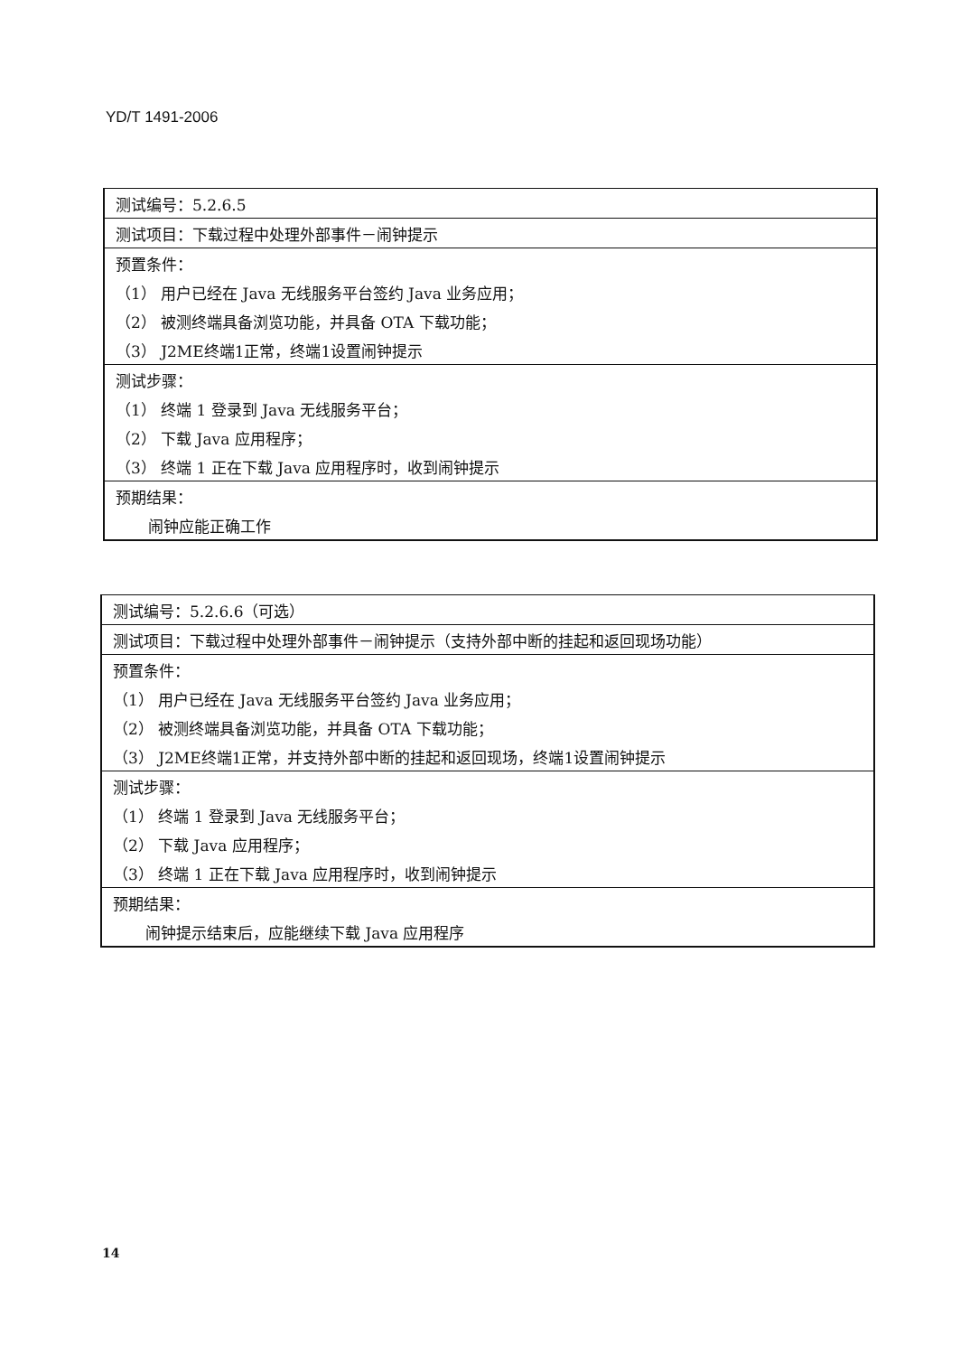YD/T 1491-2006
| 测试编号：5.2.6.5 |
| 测试项目：下载过程中处理外部事件－闹钟提示 |
| 预置条件： |
| （1） 用户已经在 Java 无线服务平台签约 Java 业务应用； |
| （2） 被测终端具备浏览功能，并具备 OTA 下载功能； |
| （3） J2ME终端1正常，终端1设置闹钟提示 |
| 测试步骤： |
| （1） 终端 1 登录到 Java 无线服务平台； |
| （2） 下载 Java 应用程序； |
| （3） 终端 1 正在下载 Java 应用程序时，收到闹钟提示 |
| 预期结果： |
| 闹钟应能正确工作 |
| 测试编号：5.2.6.6（可选） |
| 测试项目：下载过程中处理外部事件－闹钟提示（支持外部中断的挂起和返回现场功能） |
| 预置条件： |
| （1） 用户已经在 Java 无线服务平台签约 Java 业务应用； |
| （2） 被测终端具备浏览功能，并具备 OTA 下载功能； |
| （3） J2ME终端1正常，并支持外部中断的挂起和返回现场，终端1设置闹钟提示 |
| 测试步骤： |
| （1） 终端 1 登录到 Java 无线服务平台； |
| （2） 下载 Java 应用程序； |
| （3） 终端 1 正在下载 Java 应用程序时，收到闹钟提示 |
| 预期结果： |
| 闹钟提示结束后，应能继续下载 Java 应用程序 |
14